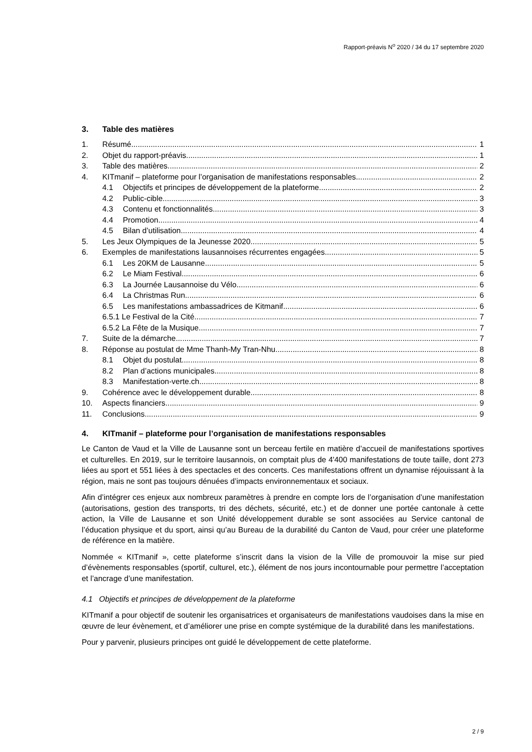Rapport-préavis N<sup>o</sup> 2020 / 34 du 17 septembre 2020
3. Table des matières
1. Résumé 1
2. Objet du rapport-préavis 1
3. Table des matières 2
4. KITmanif – plateforme pour l’organisation de manifestations responsables 2
4.1 Objectifs et principes de développement de la plateforme 2
4.2 Public-cible 3
4.3 Contenu et fonctionnalités 3
4.4 Promotion 4
4.5 Bilan d’utilisation 4
5. Les Jeux Olympiques de la Jeunesse 2020 5
6. Exemples de manifestations lausannoises récurrentes engagées 5
6.1 Les 20KM de Lausanne 5
6.2 Le Miam Festival 6
6.3 La Journée Lausannoise du Vélo 6
6.4 La Christmas Run 6
6.5 Les manifestations ambassadrices de Kitmanif 6
6.5.1 Le Festival de la Cité 7
6.5.2 La Fête de la Musique 7
7. Suite de la démarche 7
8. Réponse au postulat de Mme Thanh-My Tran-Nhu 8
8.1 Objet du postulat 8
8.2 Plan d’actions municipales 8
8.3 Manifestation-verte.ch 8
9. Cohérence avec le développement durable 8
10. Aspects financiers 9
11. Conclusions 9
4. KITmanif – plateforme pour l’organisation de manifestations responsables
Le Canton de Vaud et la Ville de Lausanne sont un berceau fertile en matière d’accueil de manifestations sportives et culturelles. En 2019, sur le territoire lausannois, on comptait plus de 4'400 manifestations de toute taille, dont 273 liées au sport et 551 liées à des spectacles et des concerts. Ces manifestations offrent un dynamise réjouissant à la région, mais ne sont pas toujours dénuées d’impacts environnementaux et sociaux.
Afin d’intégrer ces enjeux aux nombreux paramètres à prendre en compte lors de l’organisation d’une manifestation (autorisations, gestion des transports, tri des déchets, sécurité, etc.) et de donner une portée cantonale à cette action, la Ville de Lausanne et son Unité développement durable se sont associées au Service cantonal de l’éducation physique et du sport, ainsi qu’au Bureau de la durabilité du Canton de Vaud, pour créer une plateforme de référence en la matière.
Nommée « KITmanif », cette plateforme s’inscrit dans la vision de la Ville de promouvoir la mise sur pied d’évènements responsables (sportif, culturel, etc.), élément de nos jours incontournable pour permettre l’acceptation et l’ancrage d’une manifestation.
4.1 Objectifs et principes de développement de la plateforme
KITmanif a pour objectif de soutenir les organisatrices et organisateurs de manifestations vaudoises dans la mise en œuvre de leur évènement, et d’améliorer une prise en compte systémique de la durabilité dans les manifestations.
Pour y parvenir, plusieurs principes ont guidé le développement de cette plateforme.
2 / 9